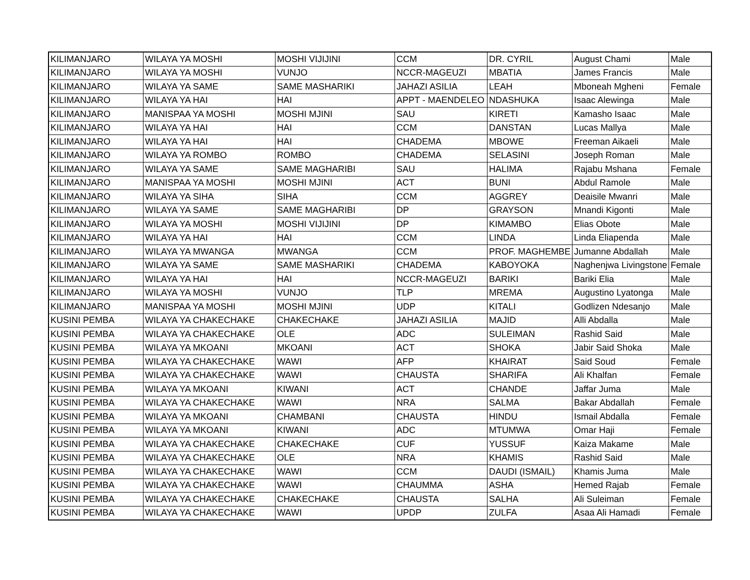| KILIMANJARO | WILAYA YA MOSHI | MOSHI VIJIJINI | CCM | DR. CYRIL | August Chami | Male |
| KILIMANJARO | WILAYA YA MOSHI | VUNJO | NCCR-MAGEUZI | MBATIA | James Francis | Male |
| KILIMANJARO | WILAYA YA SAME | SAME MASHARIKI | JAHAZI ASILIA | LEAH | Mboneah Mgheni | Female |
| KILIMANJARO | WILAYA YA HAI | HAI | APPT - MAENDELEO | NDASHUKA | Isaac Alewinga | Male |
| KILIMANJARO | MANISPAA YA MOSHI | MOSHI MJINI | SAU | KIRETI | Kamasho Isaac | Male |
| KILIMANJARO | WILAYA YA HAI | HAI | CCM | DANSTAN | Lucas Mallya | Male |
| KILIMANJARO | WILAYA YA HAI | HAI | CHADEMA | MBOWE | Freeman Aikaeli | Male |
| KILIMANJARO | WILAYA YA ROMBO | ROMBO | CHADEMA | SELASINI | Joseph Roman | Male |
| KILIMANJARO | WILAYA YA SAME | SAME MAGHARIBI | SAU | HALIMA | Rajabu Mshana | Female |
| KILIMANJARO | MANISPAA YA MOSHI | MOSHI MJINI | ACT | BUNI | Abdul Ramole | Male |
| KILIMANJARO | WILAYA YA SIHA | SIHA | CCM | AGGREY | Deaisile Mwanri | Male |
| KILIMANJARO | WILAYA YA SAME | SAME MAGHARIBI | DP | GRAYSON | Mnandi Kigonti | Male |
| KILIMANJARO | WILAYA YA MOSHI | MOSHI VIJIJINI | DP | KIMAMBO | Elias Obote | Male |
| KILIMANJARO | WILAYA YA HAI | HAI | CCM | LINDA | Linda Eliapenda | Male |
| KILIMANJARO | WILAYA YA MWANGA | MWANGA | CCM | PROF. MAGHEMBE | Jumanne Abdallah | Male |
| KILIMANJARO | WILAYA YA SAME | SAME MASHARIKI | CHADEMA | KABOYOKA | Naghenjwa Livingstone | Female |
| KILIMANJARO | WILAYA YA HAI | HAI | NCCR-MAGEUZI | BARIKI | Bariki Elia | Male |
| KILIMANJARO | WILAYA YA MOSHI | VUNJO | TLP | MREMA | Augustino Lyatonga | Male |
| KILIMANJARO | MANISPAA YA MOSHI | MOSHI MJINI | UDP | KITALI | Godlizen Ndesanjo | Male |
| KUSINI PEMBA | WILAYA YA CHAKECHAKE | CHAKECHAKE | JAHAZI ASILIA | MAJID | Alli Abdalla | Male |
| KUSINI PEMBA | WILAYA YA CHAKECHAKE | OLE | ADC | SULEIMAN | Rashid Said | Male |
| KUSINI PEMBA | WILAYA YA MKOANI | MKOANI | ACT | SHOKA | Jabir Said Shoka | Male |
| KUSINI PEMBA | WILAYA YA CHAKECHAKE | WAWI | AFP | KHAIRAT | Said Soud | Female |
| KUSINI PEMBA | WILAYA YA CHAKECHAKE | WAWI | CHAUSTA | SHARIFA | Ali Khalfan | Female |
| KUSINI PEMBA | WILAYA YA MKOANI | KIWANI | ACT | CHANDE | Jaffar Juma | Male |
| KUSINI PEMBA | WILAYA YA CHAKECHAKE | WAWI | NRA | SALMA | Bakar Abdallah | Female |
| KUSINI PEMBA | WILAYA YA MKOANI | CHAMBANI | CHAUSTA | HINDU | Ismail Abdalla | Female |
| KUSINI PEMBA | WILAYA YA MKOANI | KIWANI | ADC | MTUMWA | Omar Haji | Female |
| KUSINI PEMBA | WILAYA YA CHAKECHAKE | CHAKECHAKE | CUF | YUSSUF | Kaiza Makame | Male |
| KUSINI PEMBA | WILAYA YA CHAKECHAKE | OLE | NRA | KHAMIS | Rashid Said | Male |
| KUSINI PEMBA | WILAYA YA CHAKECHAKE | WAWI | CCM | DAUDI (ISMAIL) | Khamis Juma | Male |
| KUSINI PEMBA | WILAYA YA CHAKECHAKE | WAWI | CHAUMMA | ASHA | Hemed Rajab | Female |
| KUSINI PEMBA | WILAYA YA CHAKECHAKE | CHAKECHAKE | CHAUSTA | SALHA | Ali Suleiman | Female |
| KUSINI PEMBA | WILAYA YA CHAKECHAKE | WAWI | UPDP | ZULFA | Asaa Ali Hamadi | Female |